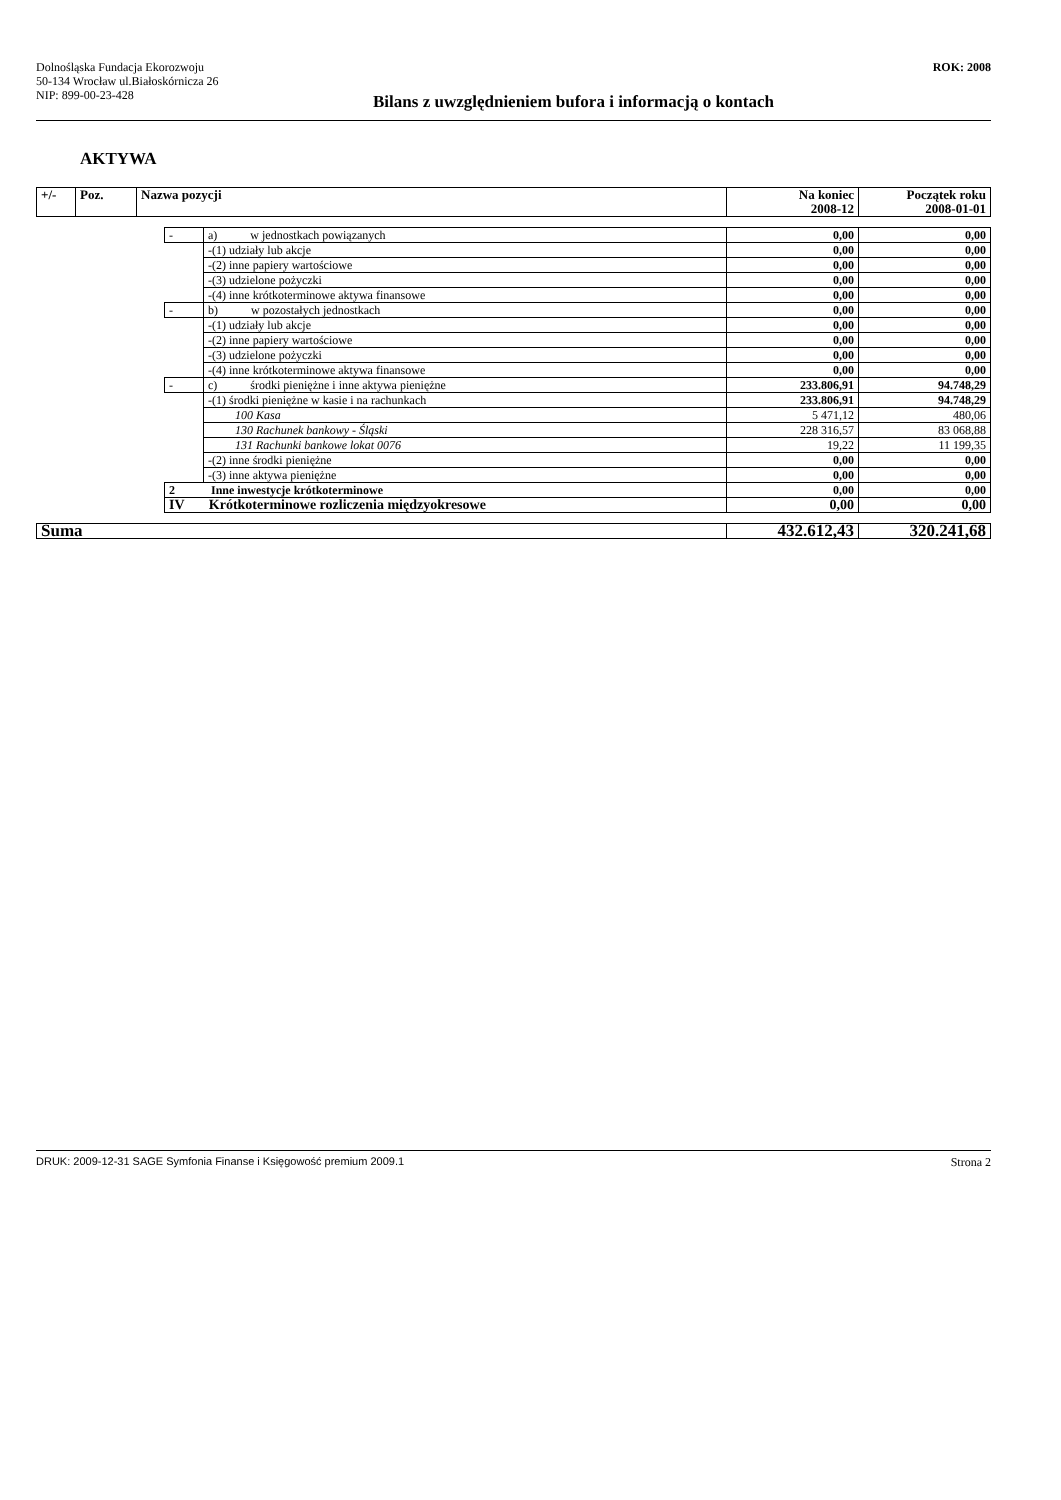Dolnośląska Fundacja Ekorozwoju
50-134 Wrocław ul.Białoskórnicza 26
NIP: 899-00-23-428
ROK: 2008
Bilans z uwzględnieniem bufora i informacją o kontach
AKTYWA
| +/- | Poz. | Nazwa pozycji | Na koniec 2008-12 | Początek roku 2008-01-01 |
| | - | a) w jednostkach powiązanych | 0,00 | 0,00 |
| | | -(1) udziały lub akcje | 0,00 | 0,00 |
| | | -(2) inne papiery wartościowe | 0,00 | 0,00 |
| | | -(3) udzielone pożyczki | 0,00 | 0,00 |
| | | -(4) inne krótkoterminowe aktywa finansowe | 0,00 | 0,00 |
| | - | b) w pozostałych jednostkach | 0,00 | 0,00 |
| | | -(1) udziały lub akcje | 0,00 | 0,00 |
| | | -(2) inne papiery wartościowe | 0,00 | 0,00 |
| | | -(3) udzielone pożyczki | 0,00 | 0,00 |
| | | -(4) inne krótkoterminowe aktywa finansowe | 0,00 | 0,00 |
| | - | c) środki pieniężne i inne aktywa pieniężne | 233.806,91 | 94.748,29 |
| | | -(1) środki pieniężne w kasie i na rachunkach | 233.806,91 | 94.748,29 |
| | | 100 Kasa | 5 471,12 | 480,06 |
| | | 130 Rachunek bankowy - Śląski | 228 316,57 | 83 068,88 |
| | | 131 Rachunki bankowe lokat 0076 | 19,22 | 11 199,35 |
| | | -(2) inne środki pieniężne | 0,00 | 0,00 |
| | | -(3) inne aktywa pieniężne | 0,00 | 0,00 |
| | 2 Inne inwestycje krótkoterminowe | | 0,00 | 0,00 |
| | IV Krótkoterminowe rozliczenia międzyokresowe | | 0,00 | 0,00 |
| Suma | 432.612,43 | 320.241,68 |
DRUK: 2009-12-31 SAGE Symfonia Finanse i Księgowość premium 2009.1 Strona 2